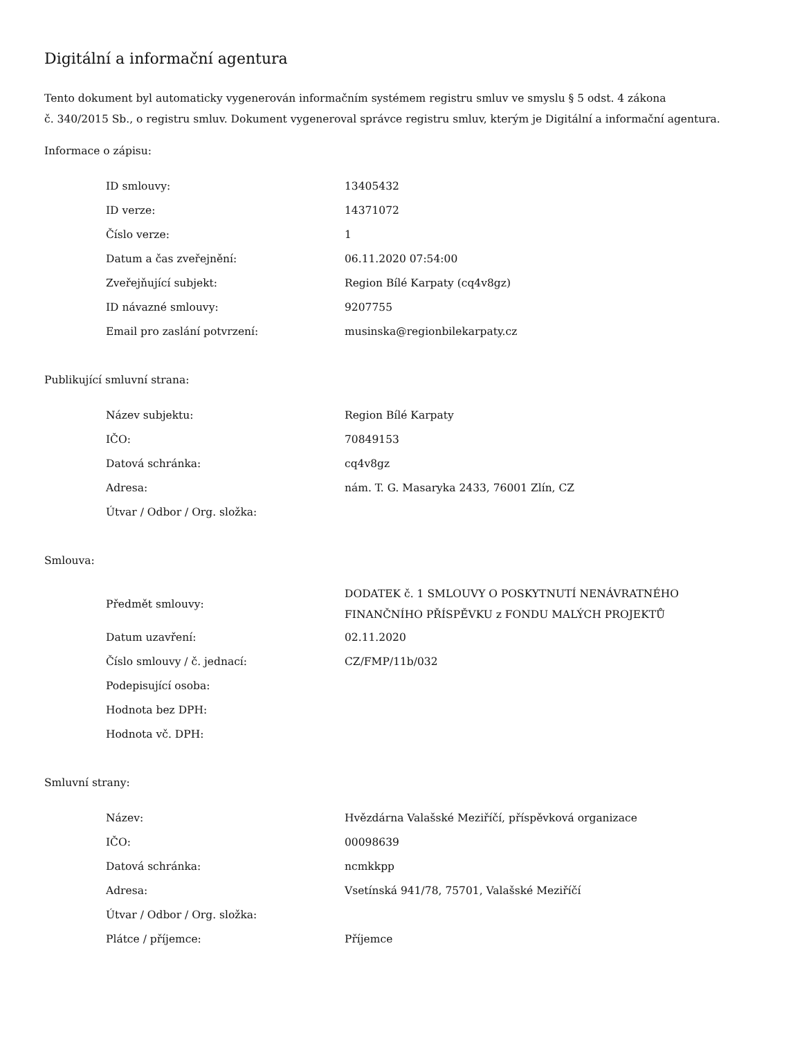Digitální a informační agentura
Tento dokument byl automaticky vygenerován informačním systémem registru smluv ve smyslu § 5 odst. 4 zákona
č. 340/2015 Sb., o registru smluv. Dokument vygeneroval správce registru smluv, kterým je Digitální a informační agentura.
Informace o zápisu:
| ID smlouvy: | 13405432 |
| ID verze: | 14371072 |
| Číslo verze: | 1 |
| Datum a čas zveřejnění: | 06.11.2020 07:54:00 |
| Zveřejňující subjekt: | Region Bílé Karpaty (cq4v8gz) |
| ID návazné smlouvy: | 9207755 |
| Email pro zaslání potvrzení: | musinska@regionbilekarpaty.cz |
Publikující smluvní strana:
| Název subjektu: | Region Bílé Karpaty |
| IČO: | 70849153 |
| Datová schránka: | cq4v8gz |
| Adresa: | nám. T. G. Masaryka 2433, 76001 Zlín, CZ |
| Útvar / Odbor / Org. složka: | |
Smlouva:
| Předmět smlouvy: | DODATEK č. 1 SMLOUVY O POSKYTNUTÍ NENÁVRATNÉHO FINANČNÍHO PŘÍSPĚVKU z FONDU MALÝCH PROJEKTŮ |
| Datum uzavření: | 02.11.2020 |
| Číslo smlouvy / č. jednací: | CZ/FMP/11b/032 |
| Podepisující osoba: | |
| Hodnota bez DPH: | |
| Hodnota vč. DPH: | |
Smluvní strany:
| Název: | Hvězdárna Valašské Meziříčí, příspěvková organizace |
| IČO: | 00098639 |
| Datová schránka: | ncmkkpp |
| Adresa: | Vsetínská 941/78, 75701, Valašské Meziříčí |
| Útvar / Odbor / Org. složka: | |
| Plátce / příjemce: | Příjemce |